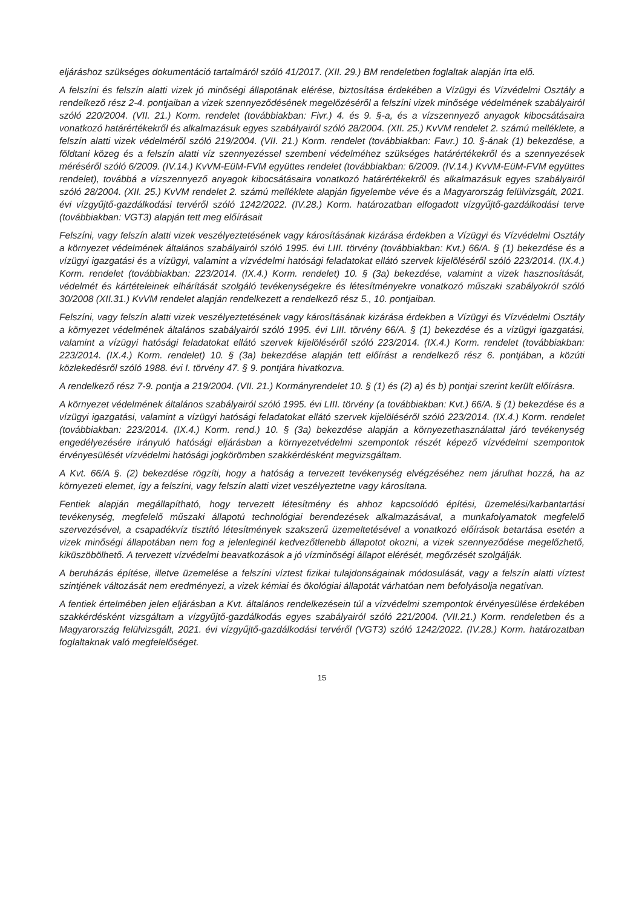eljáráshoz szükséges dokumentáció tartalmáról szóló 41/2017. (XII. 29.) BM rendeletben foglaltak alapján írta elő.
A felszíni és felszín alatti vizek jó minőségi állapotának elérése, biztosítása érdekében a Vízügyi és Vízvédelmi Osztály a rendelkező rész 2-4. pontjaiban a vizek szennyeződésének megelőzéséről a felszíni vizek minősége védelmének szabályairól szóló 220/2004. (VII. 21.) Korm. rendelet (továbbiakban: Fivr.) 4. és 9. §-a, és a vízszennyező anyagok kibocsátásaira vonatkozó határértékekről és alkalmazásuk egyes szabályairól szóló 28/2004. (XII. 25.) KvVM rendelet 2. számú melléklete, a felszín alatti vizek védelméről szóló 219/2004. (VII. 21.) Korm. rendelet (továbbiakban: Favr.) 10. §-ának (1) bekezdése, a földtani közeg és a felszín alatti víz szennyezéssel szembeni védelméhez szükséges határértékekről és a szennyezések méréséről szóló 6/2009. (IV.14.) KvVM-EüM-FVM együttes rendelet (továbbiakban: 6/2009. (IV.14.) KvVM-EüM-FVM együttes rendelet), továbbá a vízszennyező anyagok kibocsátásaira vonatkozó határértékekről és alkalmazásuk egyes szabályairól szóló 28/2004. (XII. 25.) KvVM rendelet 2. számú melléklete alapján figyelembe véve és a Magyarország felülvizsgált, 2021. évi vízgyűjtő-gazdálkodási tervéről szóló 1242/2022. (IV.28.) Korm. határozatban elfogadott vízgyűjtő-gazdálkodási terve (továbbiakban: VGT3) alapján tett meg előírásait
Felszíni, vagy felszín alatti vizek veszélyeztetésének vagy károsításának kizárása érdekben a Vízügyi és Vízvédelmi Osztály a környezet védelmének általános szabályairól szóló 1995. évi LIII. törvény (továbbiakban: Kvt.) 66/A. § (1) bekezdése és a vízügyi igazgatási és a vízügyi, valamint a vízvédelmi hatósági feladatokat ellátó szervek kijelöléséről szóló 223/2014. (IX.4.) Korm. rendelet (továbbiakban: 223/2014. (IX.4.) Korm. rendelet) 10. § (3a) bekezdése, valamint a vizek hasznosítását, védelmét és kártételeinek elhárítását szolgáló tevékenységekre és létesítményekre vonatkozó műszaki szabályokról szóló 30/2008 (XII.31.) KvVM rendelet alapján rendelkezett a rendelkező rész 5., 10. pontjaiban.
Felszíni, vagy felszín alatti vizek veszélyeztetésének vagy károsításának kizárása érdekben a Vízügyi és Vízvédelmi Osztály a környezet védelmének általános szabályairól szóló 1995. évi LIII. törvény 66/A. § (1) bekezdése és a vízügyi igazgatási, valamint a vízügyi hatósági feladatokat ellátó szervek kijelöléséről szóló 223/2014. (IX.4.) Korm. rendelet (továbbiakban: 223/2014. (IX.4.) Korm. rendelet) 10. § (3a) bekezdése alapján tett előírást a rendelkező rész 6. pontjában, a közúti közlekedésről szóló 1988. évi I. törvény 47. § 9. pontjára hivatkozva.
A rendelkező rész 7-9. pontja a 219/2004. (VII. 21.) Kormányrendelet 10. § (1) és (2) a) és b) pontjai szerint került előírásra.
A környezet védelmének általános szabályairól szóló 1995. évi LIII. törvény (a továbbiakban: Kvt.) 66/A. § (1) bekezdése és a vízügyi igazgatási, valamint a vízügyi hatósági feladatokat ellátó szervek kijelöléséről szóló 223/2014. (IX.4.) Korm. rendelet (továbbiakban: 223/2014. (IX.4.) Korm. rend.) 10. § (3a) bekezdése alapján a környezethasználattal járó tevékenység engedélyezésére irányuló hatósági eljárásban a környezetvédelmi szempontok részét képező vízvédelmi szempontok érvényesülését vízvédelmi hatósági jogkörömben szakkérdésként megvizsgáltam.
A Kvt. 66/A §. (2) bekezdése rögzíti, hogy a hatóság a tervezett tevékenység elvégzéséhez nem járulhat hozzá, ha az környezeti elemet, így a felszíni, vagy felszín alatti vizet veszélyeztetne vagy károsítana.
Fentiek alapján megállapítható, hogy tervezett létesítmény és ahhoz kapcsolódó építési, üzemelési/karbantartási tevékenység, megfelelő műszaki állapotú technológiai berendezések alkalmazásával, a munkafolyamatok megfelelő szervezésével, a csapadékvíz tisztító létesítmények szakszerű üzemeltetésével a vonatkozó előírások betartása esetén a vizek minőségi állapotában nem fog a jelenleginél kedvezőtlenebb állapotot okozni, a vizek szennyeződése megelőzhető, kiküszöbölhető. A tervezett vízvédelmi beavatkozások a jó vízminőségi állapot elérését, megőrzését szolgálják.
A beruházás építése, illetve üzemelése a felszíni víztest fizikai tulajdonságainak módosulását, vagy a felszín alatti víztest szintjének változását nem eredményezi, a vizek kémiai és ökológiai állapotát várhatóan nem befolyásolja negatívan.
A fentiek értelmében jelen eljárásban a Kvt. általános rendelkezésein túl a vízvédelmi szempontok érvényesülése érdekében szakkérdésként vizsgáltam a vízgyűjtő-gazdálkodás egyes szabályairól szóló 221/2004. (VII.21.) Korm. rendeletben és a Magyarország felülvizsgált, 2021. évi vízgyűjtő-gazdálkodási tervéről (VGT3) szóló 1242/2022. (IV.28.) Korm. határozatban foglaltaknak való megfelelőséget.
15